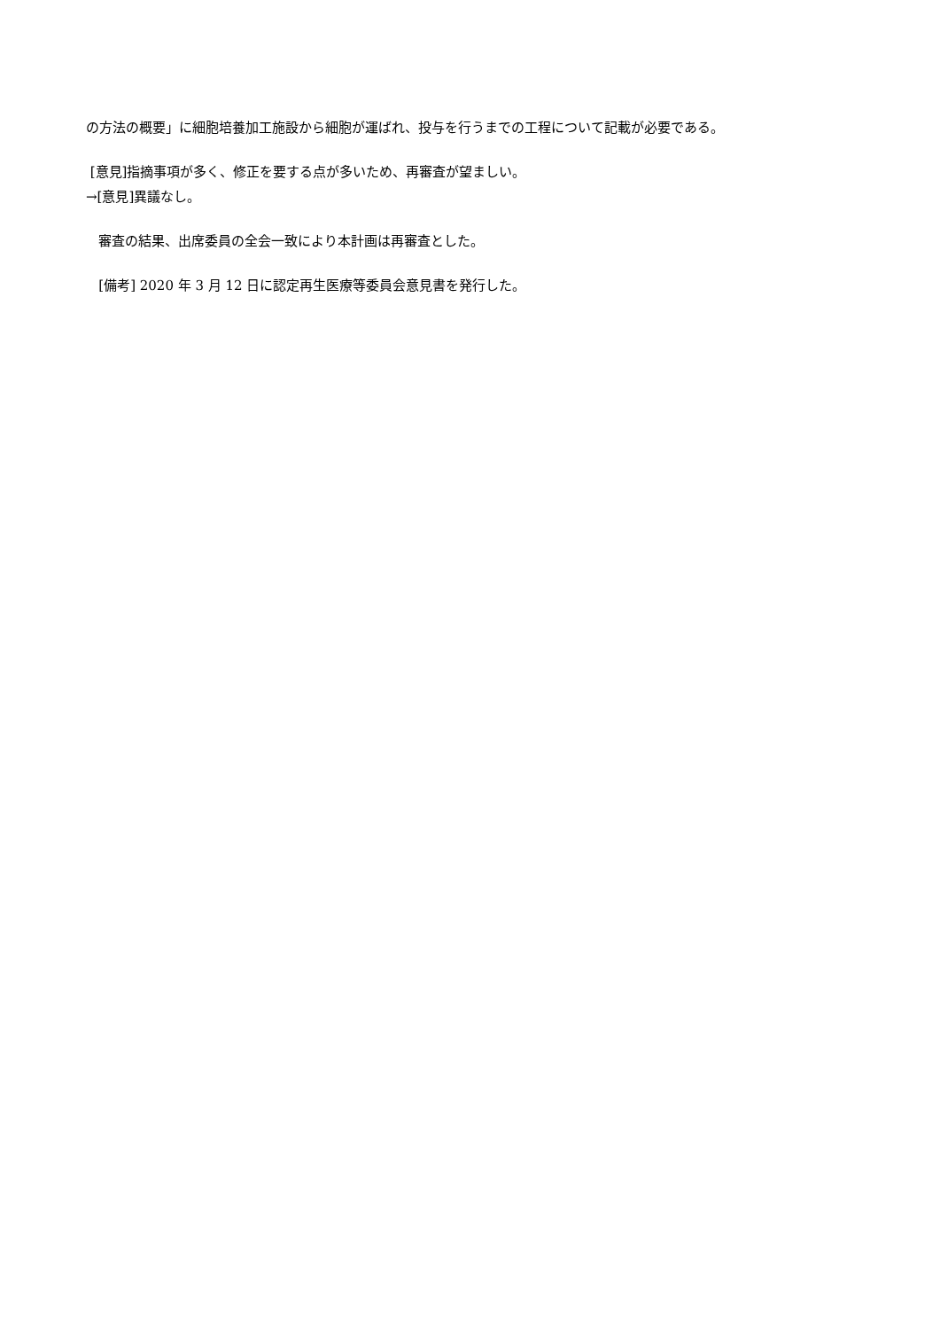の方法の概要」に細胞培養加工施設から細胞が運ばれ、投与を行うまでの工程について記載が必要である。
[意見]指摘事項が多く、修正を要する点が多いため、再審査が望ましい。
→[意見]異議なし。
審査の結果、出席委員の全会一致により本計画は再審査とした。
[備考] 2020 年 3 月 12 日に認定再生医療等委員会意見書を発行した。